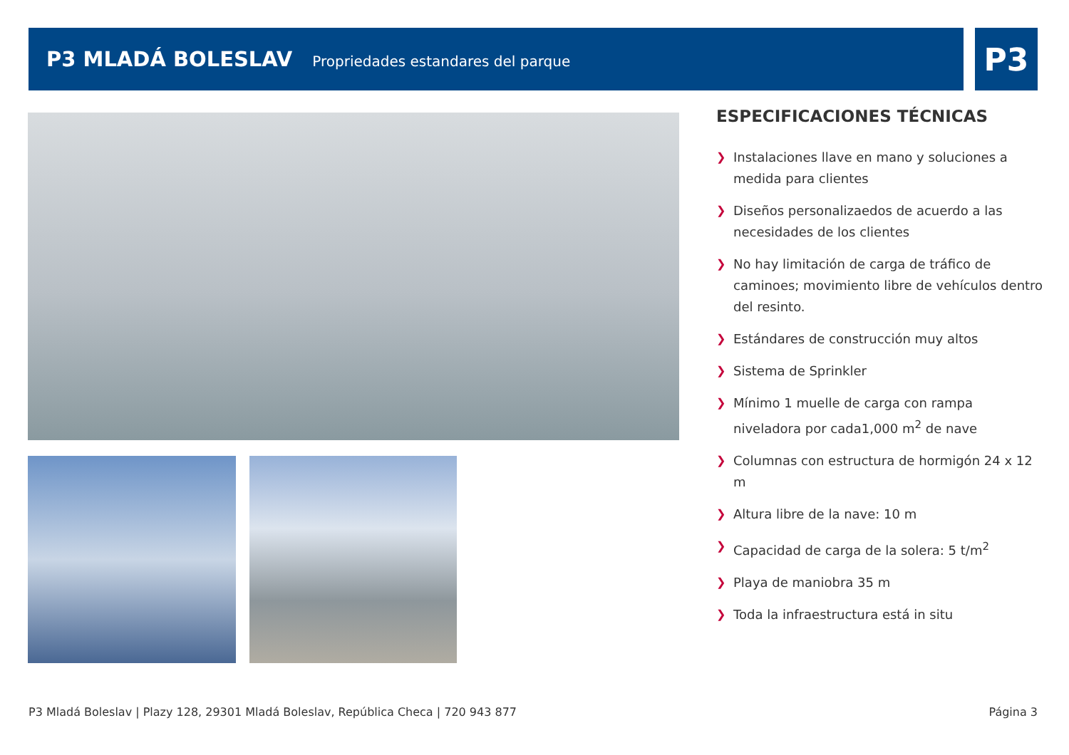P3 MLADÁ BOLESLAV
Propriedades estandares del parque
P3
ESPECIFICACIONES TÉCNICAS
❯ Instalaciones llave en mano y soluciones a medida para clientes
❯ Diseños personalizaedos de acuerdo a las necesidades de los clientes
❯ No hay limitación de carga de tráfico de caminoes; movimiento libre de vehículos dentro del resinto.
❯ Estándares de construcción muy altos
❯ Sistema de Sprinkler
❯ Mínimo 1 muelle de carga con rampa niveladora por cada1,000 m<sup>2</sup> de nave
❯ Columnas con estructura de hormigón 24 x 12 m
❯ Altura libre de la nave: 10 m
❯ Capacidad de carga de la solera: 5 t/m<sup>2</sup>
❯ Playa de maniobra 35 m
❯ Toda la infraestructura está in situ
P3 Mladá Boleslav | Plazy 128, 29301 Mladá Boleslav, República Checa | 720 943 877 Página 3